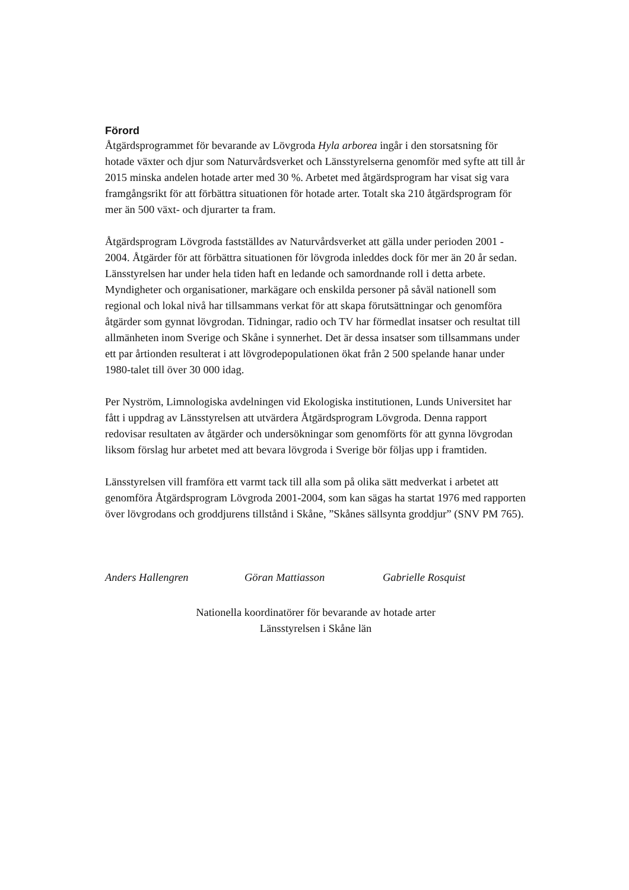Förord
Åtgärdsprogrammet för bevarande av Lövgroda Hyla arborea ingår i den storsatsning för hotade växter och djur som Naturvårdsverket och Länsstyrelserna genomför med syfte att till år 2015 minska andelen hotade arter med 30 %. Arbetet med åtgärdsprogram har visat sig vara framgångsrikt för att förbättra situationen för hotade arter. Totalt ska 210 åtgärdsprogram för mer än 500 växt- och djurarter ta fram.
Åtgärdsprogram Lövgroda fastställdes av Naturvårdsverket att gälla under perioden 2001 - 2004. Åtgärder för att förbättra situationen för lövgroda inleddes dock för mer än 20 år sedan. Länsstyrelsen har under hela tiden haft en ledande och samordnande roll i detta arbete. Myndigheter och organisationer, markägare och enskilda personer på såväl nationell som regional och lokal nivå har tillsammans verkat för att skapa förutsättningar och genomföra åtgärder som gynnat lövgrodan. Tidningar, radio och TV har förmedlat insatser och resultat till allmänheten inom Sverige och Skåne i synnerhet. Det är dessa insatser som tillsammans under ett par årtionden resulterat i att lövgrodepopulationen ökat från 2 500 spelande hanar under 1980-talet till över 30 000 idag.
Per Nyström, Limnologiska avdelningen vid Ekologiska institutionen, Lunds Universitet har fått i uppdrag av Länsstyrelsen att utvärdera Åtgärdsprogram Lövgroda. Denna rapport redovisar resultaten av åtgärder och undersökningar som genomförts för att gynna lövgrodan liksom förslag hur arbetet med att bevara lövgroda i Sverige bör följas upp i framtiden.
Länsstyrelsen vill framföra ett varmt tack till alla som på olika sätt medverkat i arbetet att genomföra Åtgärdsprogram Lövgroda 2001-2004, som kan sägas ha startat 1976 med rapporten över lövgrodans och groddjurens tillstånd i Skåne, ”Skånes sällsynta groddjur” (SNV PM 765).
Anders Hallengren Göran Mattiasson Gabrielle Rosquist
Nationella koordinatörer för bevarande av hotade arter
Länsstyrelsen i Skåne län